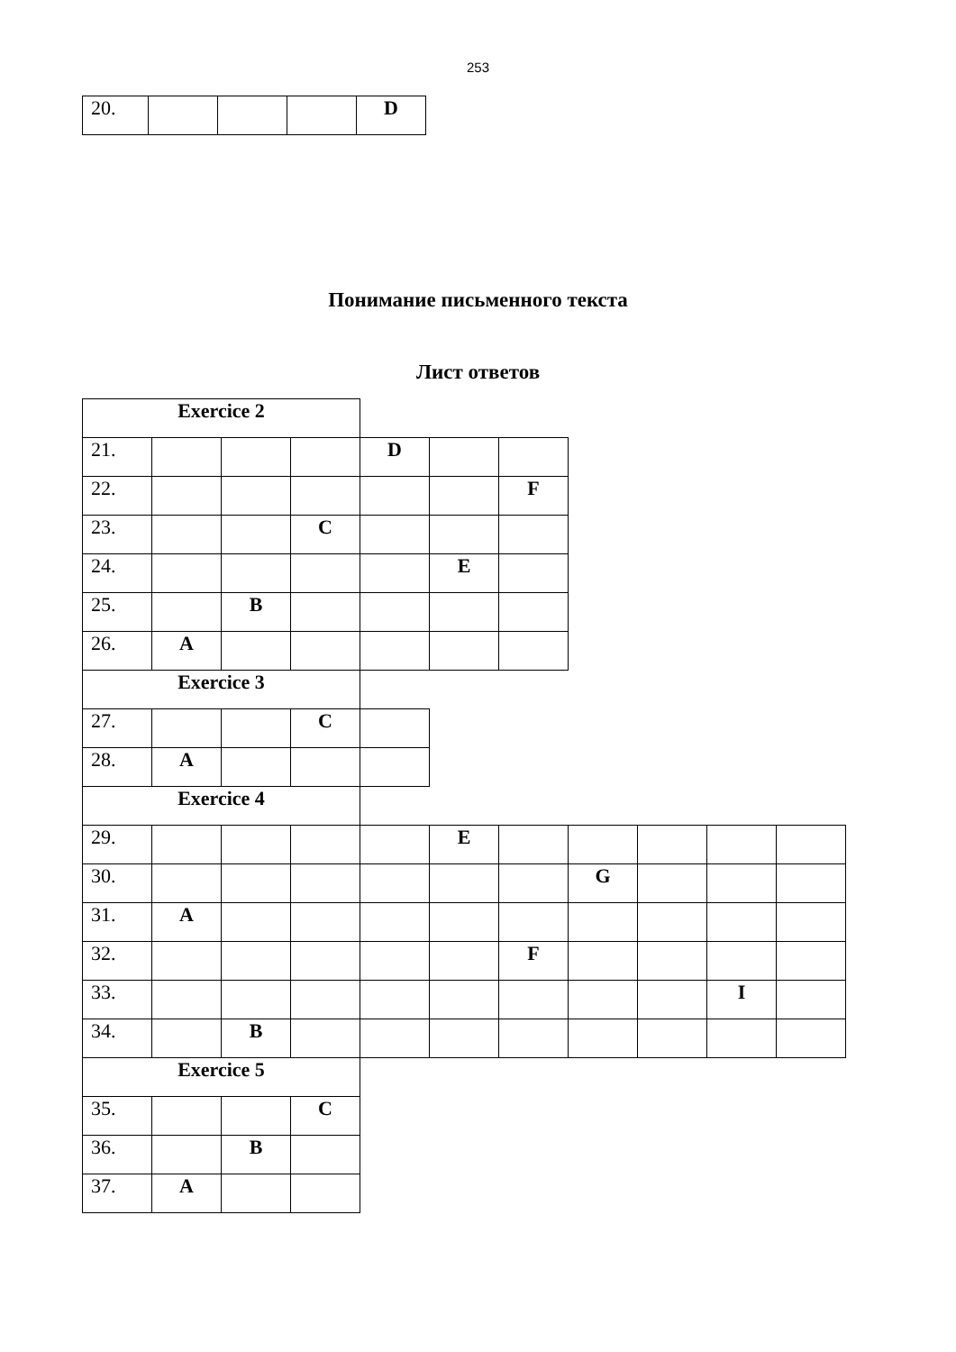253
| 20. | | | | D |
Понимание письменного текста
Лист ответов
| Exercice 2 | | | | | | | | | | |
| 21. | | | | D | | | | | | |
| 22. | | | | | | F | | | | |
| 23. | | | C | | | | | | | |
| 24. | | | | | E | | | | | |
| 25. | | B | | | | | | | | |
| 26. | A | | | | | | | | | |
| Exercice 3 | | | | | | | | | | |
| 27. | | | C | | | | | | | |
| 28. | A | | | | | | | | | |
| Exercice 4 | | | | | | | | | | |
| 29. | | | | | E | | | | | |
| 30. | | | | | | | G | | | |
| 31. | A | | | | | | | | | |
| 32. | | | | | | F | | | | |
| 33. | | | | | | | | | I | |
| 34. | | B | | | | | | | | |
| Exercice 5 | | | | | | | | | | |
| 35. | | | C | | | | | | | |
| 36. | | B | | | | | | | | |
| 37. | A | | | | | | | | | |